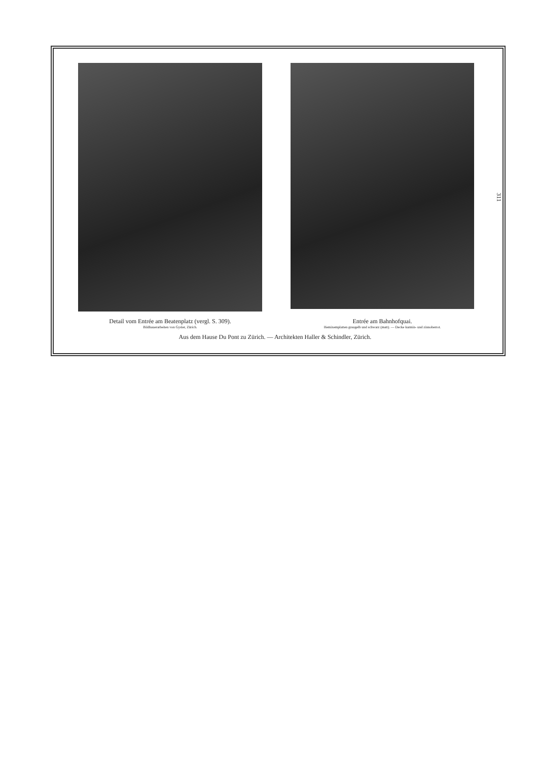Detail vom Entrée am Beatenplatz (vergl. S. 309).
Bildhauerarbeiten von Gysler, Zürich.
Entrée am Bahnhofquai.
Hemixemplatten graugelb und schwarz (matt). — Decke karmin- und zinnoberrot.
Aus dem Hause Du Pont zu Zürich. — Architekten Haller & Schindler, Zürich.
311